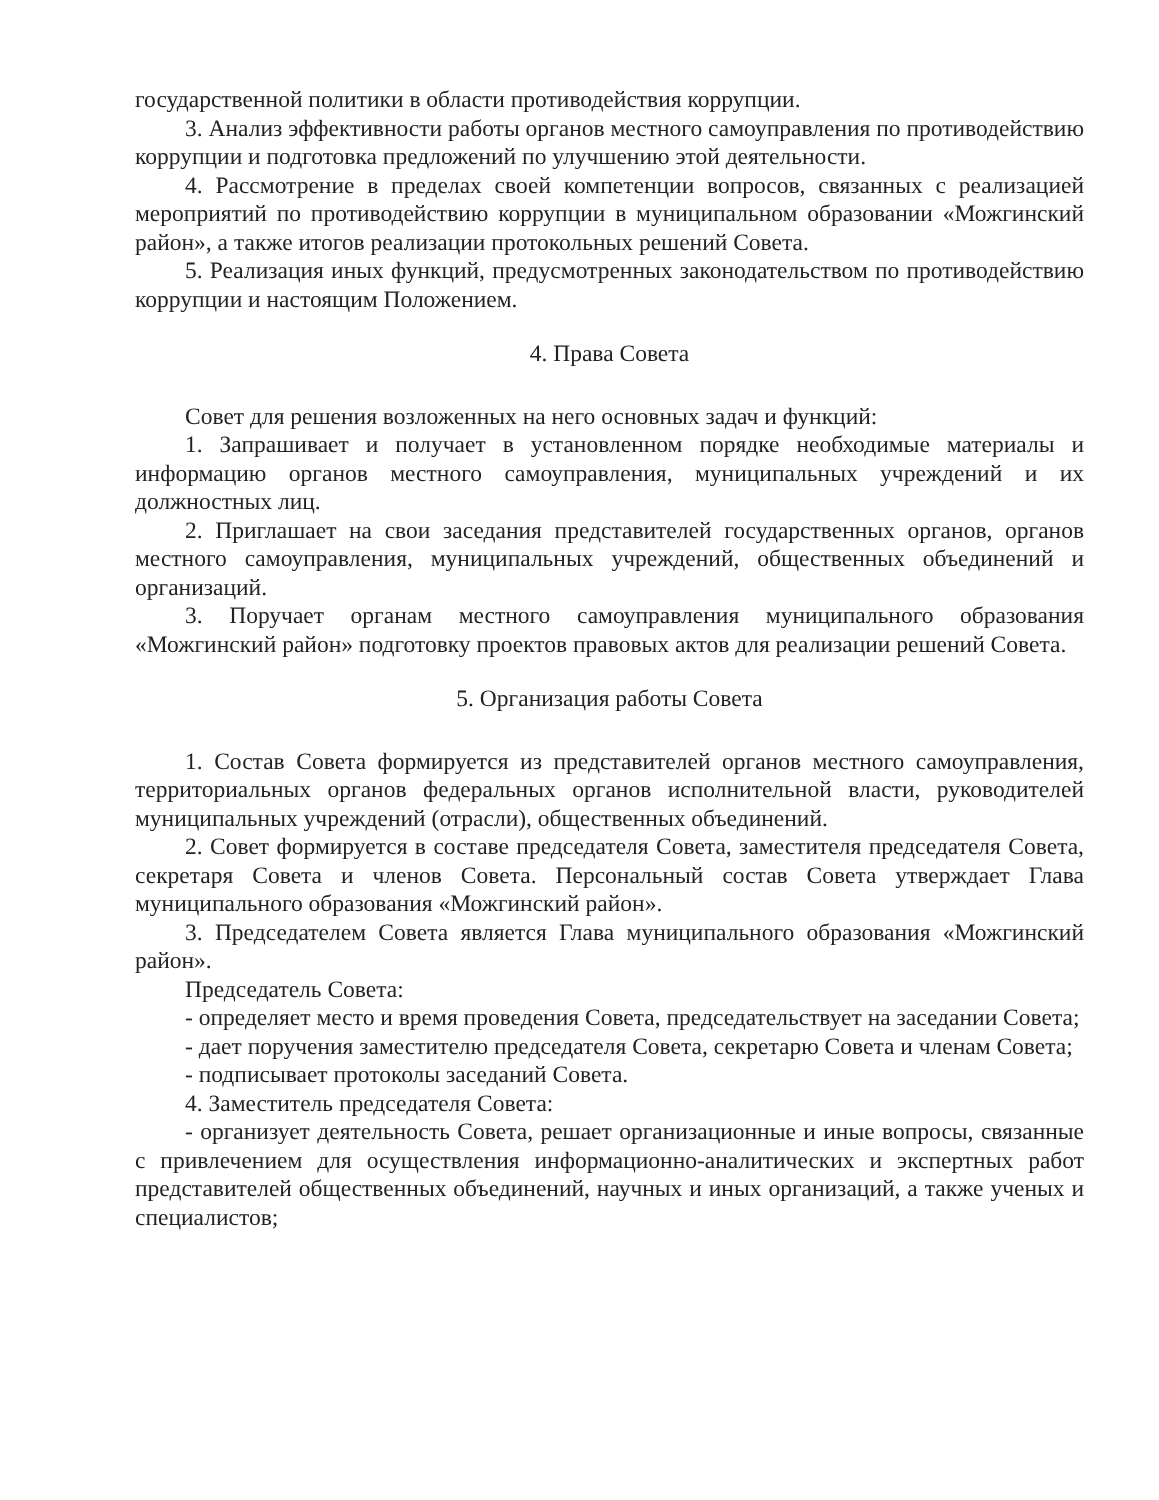государственной политики в области противодействия коррупции.
3. Анализ эффективности работы органов местного самоуправления по противодействию коррупции и подготовка предложений по улучшению этой деятельности.
4. Рассмотрение в пределах своей компетенции вопросов, связанных с реализацией мероприятий по противодействию коррупции в муниципальном образовании «Можгинский район», а также итогов реализации протокольных решений Совета.
5. Реализация иных функций, предусмотренных законодательством по противодействию коррупции и настоящим Положением.
4. Права Совета
Совет для решения возложенных на него основных задач и функций:
1. Запрашивает и получает в установленном порядке необходимые материалы и информацию органов местного самоуправления, муниципальных учреждений и их должностных лиц.
2. Приглашает на свои заседания представителей государственных органов, органов местного самоуправления, муниципальных учреждений, общественных объединений и организаций.
3. Поручает органам местного самоуправления муниципального образования «Можгинский район» подготовку проектов правовых актов для реализации решений Совета.
5. Организация работы Совета
1. Состав Совета формируется из представителей органов местного самоуправления, территориальных органов федеральных органов исполнительной власти, руководителей муниципальных учреждений (отрасли), общественных объединений.
2. Совет формируется в составе председателя Совета, заместителя председателя Совета, секретаря Совета и членов Совета. Персональный состав Совета утверждает Глава муниципального образования «Можгинский район».
3. Председателем Совета является Глава муниципального образования «Можгинский район».
Председатель Совета:
- определяет место и время проведения Совета, председательствует на заседании Совета;
- дает поручения заместителю председателя Совета, секретарю Совета и членам Совета;
- подписывает протоколы заседаний Совета.
4. Заместитель председателя Совета:
- организует деятельность Совета, решает организационные и иные вопросы, связанные с привлечением для осуществления информационно-аналитических и экспертных работ представителей общественных объединений, научных и иных организаций, а также ученых и специалистов;